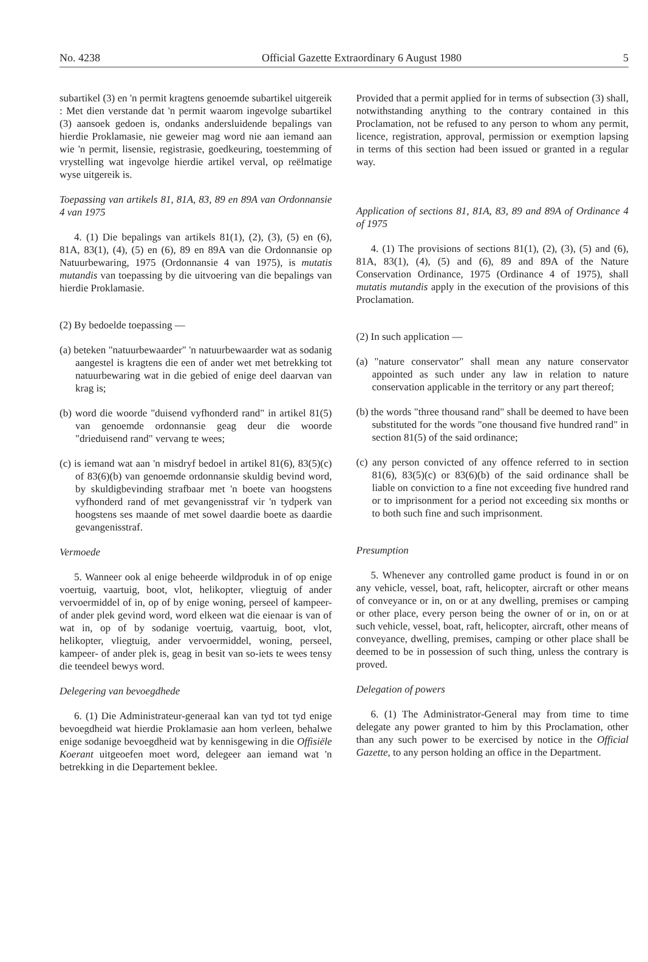No. 4238 Official Gazette Extraordinary 6 August 1980 5
subartikel (3) en 'n permit kragtens genoemde subartikel uitgereik : Met dien verstande dat 'n permit waarom ingevolge subartikel (3) aansoek gedoen is, ondanks andersluidende bepalings van hierdie Proklamasie, nie geweier mag word nie aan iemand aan wie 'n permit, lisensie, registrasie, goedkeuring, toestemming of vrystelling wat ingevolge hierdie artikel verval, op reëlmatige wyse uitgereik is.
Toepassing van artikels 81, 81A, 83, 89 en 89A van Ordonnansie 4 van 1975
4. (1) Die bepalings van artikels 81(1), (2), (3), (5) en (6), 81A, 83(1), (4), (5) en (6), 89 en 89A van die Ordonnansie op Natuurbewaring, 1975 (Ordonnansie 4 van 1975), is mutatis mutandis van toepassing by die uitvoering van die bepalings van hierdie Proklamasie.
(2) By bedoelde toepassing —
(a) beteken "natuurbewaarder" 'n natuurbewaarder wat as sodanig aangestel is kragtens die een of ander wet met betrekking tot natuurbewaring wat in die gebied of enige deel daarvan van krag is;
(b) word die woorde "duisend vyfhonderd rand" in artikel 81(5) van genoemde ordonnansie geag deur die woorde "drieduisend rand" vervang te wees;
(c) is iemand wat aan 'n misdryf bedoel in artikel 81(6), 83(5)(c) of 83(6)(b) van genoemde ordonnansie skuldig bevind word, by skuldigbevinding strafbaar met 'n boete van hoogstens vyfhonderd rand of met gevangenisstraf vir 'n tydperk van hoogstens ses maande of met sowel daardie boete as daardie gevangenisstraf.
Vermoede
5. Wanneer ook al enige beheerde wildproduk in of op enige voertuig, vaartuig, boot, vlot, helikopter, vliegtuig of ander vervoermiddel of in, op of by enige woning, perseel of kampeer- of ander plek gevind word, word elkeen wat die eienaar is van of wat in, op of by sodanige voertuig, vaartuig, boot, vlot, helikopter, vliegtuig, ander vervoermiddel, woning, perseel, kampeer- of ander plek is, geag in besit van so-iets te wees tensy die teendeel bewys word.
Delegering van bevoegdhede
6. (1) Die Administrateur-generaal kan van tyd tot tyd enige bevoegdheid wat hierdie Proklamasie aan hom verleen, behalwe enige sodanige bevoegdheid wat by kennisgewing in die Offisiële Koerant uitgeoefen moet word, delegeer aan iemand wat 'n betrekking in die Departement beklee.
Provided that a permit applied for in terms of subsection (3) shall, notwithstanding anything to the contrary contained in this Proclamation, not be refused to any person to whom any permit, licence, registration, approval, permission or exemption lapsing in terms of this section had been issued or granted in a regular way.
Application of sections 81, 81A, 83, 89 and 89A of Ordinance 4 of 1975
4. (1) The provisions of sections 81(1), (2), (3), (5) and (6), 81A, 83(1), (4), (5) and (6), 89 and 89A of the Nature Conservation Ordinance, 1975 (Ordinance 4 of 1975), shall mutatis mutandis apply in the execution of the provisions of this Proclamation.
(2) In such application —
(a) "nature conservator" shall mean any nature conservator appointed as such under any law in relation to nature conservation applicable in the territory or any part thereof;
(b) the words "three thousand rand" shall be deemed to have been substituted for the words "one thousand five hundred rand" in section 81(5) of the said ordinance;
(c) any person convicted of any offence referred to in section 81(6), 83(5)(c) or 83(6)(b) of the said ordinance shall be liable on conviction to a fine not exceeding five hundred rand or to imprisonment for a period not exceeding six months or to both such fine and such imprisonment.
Presumption
5. Whenever any controlled game product is found in or on any vehicle, vessel, boat, raft, helicopter, aircraft or other means of conveyance or in, on or at any dwelling, premises or camping or other place, every person being the owner of or in, on or at such vehicle, vessel, boat, raft, helicopter, aircraft, other means of conveyance, dwelling, premises, camping or other place shall be deemed to be in possession of such thing, unless the contrary is proved.
Delegation of powers
6. (1) The Administrator-General may from time to time delegate any power granted to him by this Proclamation, other than any such power to be exercised by notice in the Official Gazette, to any person holding an office in the Department.